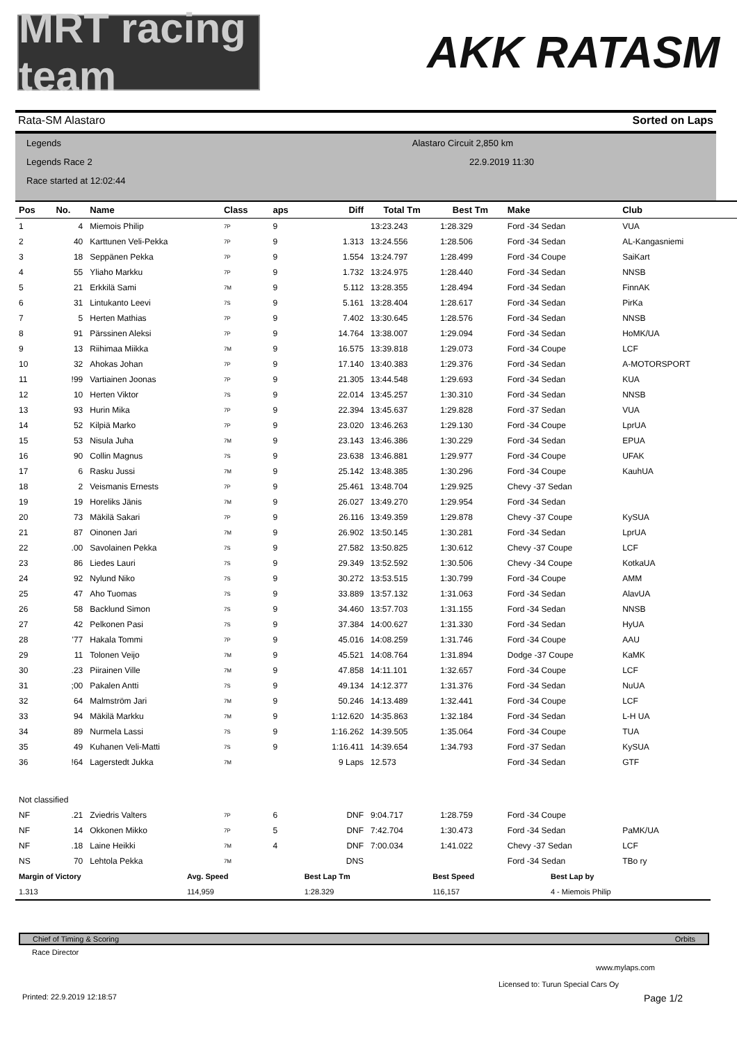MRT racing team
AKK RATASM
Rata-SM Alastaro Sorted on Laps
Legends Alastaro Circuit 2,850 km
Legends Race 2 22.9.2019 11:30
Race started at 12:02:44
| Pos | No. | Name | Class | aps | Diff | Total Tm | Best Tm | Make | Club |
| --- | --- | --- | --- | --- | --- | --- | --- | --- | --- |
| 1 | 4 | Miemois Philip | 7P | 9 | | 13:23.243 | 1:28.329 | Ford -34 Sedan | VUA |
| 2 | 40 | Karttunen Veli-Pekka | 7P | 9 | 1.313 | 13:24.556 | 1:28.506 | Ford -34 Sedan | AL-Kangasniemi |
| 3 | 18 | Seppänen Pekka | 7P | 9 | 1.554 | 13:24.797 | 1:28.499 | Ford -34 Coupe | SaiKart |
| 4 | 55 | Yliaho Markku | 7P | 9 | 1.732 | 13:24.975 | 1:28.440 | Ford -34 Sedan | NNSB |
| 5 | 21 | Erkkilä Sami | 7M | 9 | 5.112 | 13:28.355 | 1:28.494 | Ford -34 Sedan | FinnAK |
| 6 | 31 | Lintukanto Leevi | 7S | 9 | 5.161 | 13:28.404 | 1:28.617 | Ford -34 Sedan | PirKa |
| 7 | 5 | Herten Mathias | 7P | 9 | 7.402 | 13:30.645 | 1:28.576 | Ford -34 Sedan | NNSB |
| 8 | 91 | Pärssinen Aleksi | 7P | 9 | 14.764 | 13:38.007 | 1:29.094 | Ford -34 Sedan | HoMK/UA |
| 9 | 13 | Riihimaa Miikka | 7M | 9 | 16.575 | 13:39.818 | 1:29.073 | Ford -34 Coupe | LCF |
| 10 | 32 | Ahokas Johan | 7P | 9 | 17.140 | 13:40.383 | 1:29.376 | Ford -34 Sedan | A-MOTORSPORT |
| 11 | !99 | Vartiainen Joonas | 7P | 9 | 21.305 | 13:44.548 | 1:29.693 | Ford -34 Sedan | KUA |
| 12 | 10 | Herten Viktor | 7S | 9 | 22.014 | 13:45.257 | 1:30.310 | Ford -34 Sedan | NNSB |
| 13 | 93 | Hurin Mika | 7P | 9 | 22.394 | 13:45.637 | 1:29.828 | Ford -37 Sedan | VUA |
| 14 | 52 | Kilpiä Marko | 7P | 9 | 23.020 | 13:46.263 | 1:29.130 | Ford -34 Coupe | LprUA |
| 15 | 53 | Nisula Juha | 7M | 9 | 23.143 | 13:46.386 | 1:30.229 | Ford -34 Sedan | EPUA |
| 16 | 90 | Collin Magnus | 7S | 9 | 23.638 | 13:46.881 | 1:29.977 | Ford -34 Coupe | UFAK |
| 17 | 6 | Rasku Jussi | 7M | 9 | 25.142 | 13:48.385 | 1:30.296 | Ford -34 Coupe | KauhUA |
| 18 | 2 | Veismanis Ernests | 7P | 9 | 25.461 | 13:48.704 | 1:29.925 | Chevy -37 Sedan | |
| 19 | 19 | Horeliks Jänis | 7M | 9 | 26.027 | 13:49.270 | 1:29.954 | Ford -34 Sedan | |
| 20 | 73 | Mäkilä Sakari | 7P | 9 | 26.116 | 13:49.359 | 1:29.878 | Chevy -37 Coupe | KySUA |
| 21 | 87 | Oinonen Jari | 7M | 9 | 26.902 | 13:50.145 | 1:30.281 | Ford -34 Sedan | LprUA |
| 22 | .00 | Savolainen Pekka | 7S | 9 | 27.582 | 13:50.825 | 1:30.612 | Chevy -37 Coupe | LCF |
| 23 | 86 | Liedes Lauri | 7S | 9 | 29.349 | 13:52.592 | 1:30.506 | Chevy -34 Coupe | KotkaUA |
| 24 | 92 | Nylund Niko | 7S | 9 | 30.272 | 13:53.515 | 1:30.799 | Ford -34 Coupe | AMM |
| 25 | 47 | Aho Tuomas | 7S | 9 | 33.889 | 13:57.132 | 1:31.063 | Ford -34 Sedan | AlavUA |
| 26 | 58 | Backlund Simon | 7S | 9 | 34.460 | 13:57.703 | 1:31.155 | Ford -34 Sedan | NNSB |
| 27 | 42 | Pelkonen Pasi | 7S | 9 | 37.384 | 14:00.627 | 1:31.330 | Ford -34 Sedan | HyUA |
| 28 | '77 | Hakala Tommi | 7P | 9 | 45.016 | 14:08.259 | 1:31.746 | Ford -34 Coupe | AAU |
| 29 | 11 | Tolonen Veijo | 7M | 9 | 45.521 | 14:08.764 | 1:31.894 | Dodge -37 Coupe | KaMK |
| 30 | .23 | Piirainen Ville | 7M | 9 | 47.858 | 14:11.101 | 1:32.657 | Ford -34 Coupe | LCF |
| 31 | ;00 | Pakalen Antti | 7S | 9 | 49.134 | 14:12.377 | 1:31.376 | Ford -34 Sedan | NuUA |
| 32 | 64 | Malmström Jari | 7M | 9 | 50.246 | 14:13.489 | 1:32.441 | Ford -34 Coupe | LCF |
| 33 | 94 | Mäkilä Markku | 7M | 9 | 1:12.620 | 14:35.863 | 1:32.184 | Ford -34 Sedan | L-H UA |
| 34 | 89 | Nurmela Lassi | 7S | 9 | 1:16.262 | 14:39.505 | 1:35.064 | Ford -34 Coupe | TUA |
| 35 | 49 | Kuhanen Veli-Matti | 7S | 9 | 1:16.411 | 14:39.654 | 1:34.793 | Ford -37 Sedan | KySUA |
| 36 | !64 | Lagerstedt Jukka | 7M | | 9 Laps | 12.573 | | Ford -34 Sedan | GTF |
| Not classified | | | | | | | | | |
| NF | .21 | Zviedris Valters | 7P | 6 | DNF | 9:04.717 | 1:28.759 | Ford -34 Coupe | |
| NF | 14 | Okkonen Mikko | 7P | 5 | DNF | 7:42.704 | 1:30.473 | Ford -34 Sedan | PaMK/UA |
| NF | .18 | Laine Heikki | 7M | 4 | DNF | 7:00.034 | 1:41.022 | Chevy -37 Sedan | LCF |
| NS | 70 | Lehtola Pekka | 7M | | DNS | | | Ford -34 Sedan | TBo ry |
| Margin of Victory | Avg. Speed | Best Lap Tm | Best Speed | Best Lap by |
| 1.313 | 114,959 | 1:28.329 | 116,157 | 4 - Miemois Philip |
Chief of Timing & Scoring Orbits
Race Director
www.mylaps.com
Licensed to: Turun Special Cars Oy
Printed: 22.9.2019 12:18:57 Page 1/2